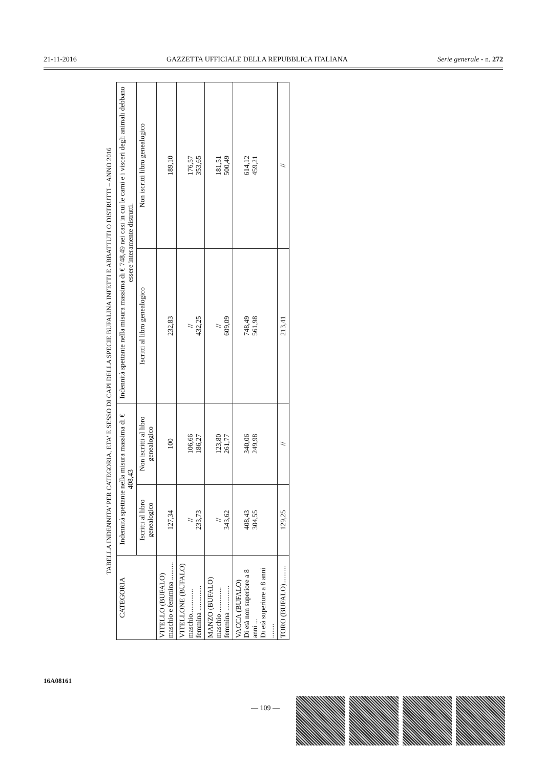21-11-2016 GAZZETTA UFFICIALE DELLA REPUBBLICA ITALIANA Serie generale - n. 272
TABELLA INDENNITA' PER CATEGORIA, ETA' E SESSO DI CAPI DELLA SPECIE BUFALINA INFETTI E ABBATTUTI O DISTRUTTI – ANNO 2016
| CATEGORIA | Indennità spettante nella misura massima di € 408,43 | | Indennità spettante nella misura massima di € 748,49 nei casi in cui le carni e i visceri degli animali debbano essere interamente distrutti. | |
| --- | --- | --- | --- | --- |
| | Iscritti al libro genealogico | Non iscritti al libro genealogico | Iscritti al libro genealogico | Non iscritti libro genealogico |
| VITELLO (BUFALO) maschio e femmina .......... | 127,34 | 100 | 232,83 | 189,10 |
| VITELLONE (BUFALO) maschio.............. femmina .............. | // 233,73 | 106,66 186,27 | // 432,25 | 176,57 353,65 |
| MANZO (BUFALO) maschio .............. femmina .............. | // 343,62 | 123,80 261,77 | // 609,09 | 181,51 500,49 |
| VACCA (BUFALO) Di età non superiore a 8 anni ... Di età superiore a 8 anni ........ | 408,43 304,55 | 340,06 249,98 | 748,49 561,98 | 614,12 459,21 |
| TORO (BUFALO).......... | 129,25 | // | 213,41 | // |
16A08161
— 109 —